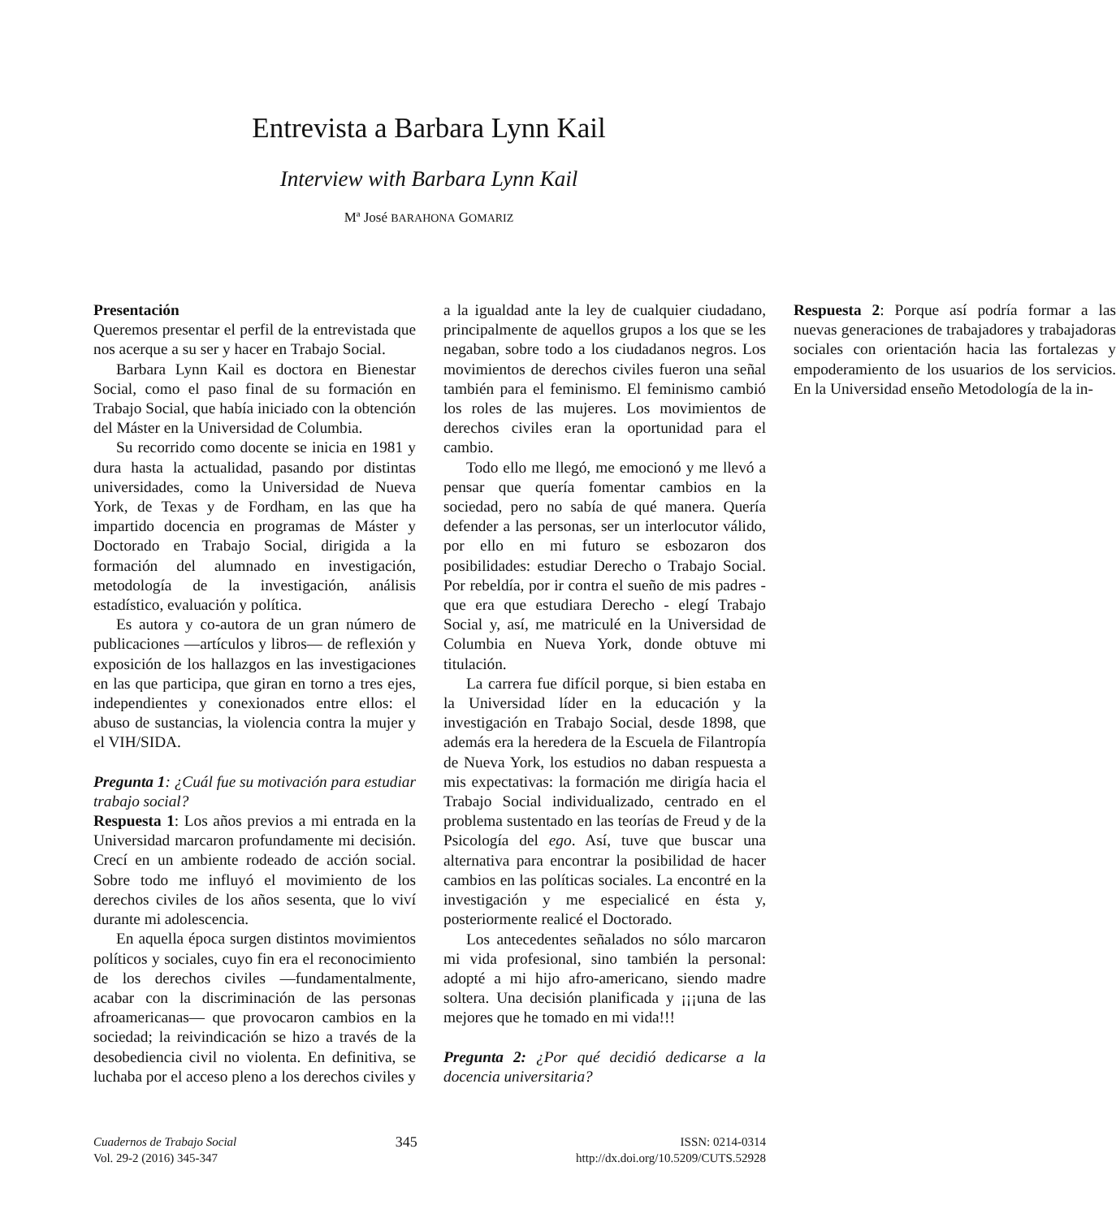Entrevista a Barbara Lynn Kail
Interview with Barbara Lynn Kail
Mª José BARAHONA GOMARIZ
Presentación
Queremos presentar el perfil de la entrevistada que nos acerque a su ser y hacer en Trabajo Social.
Barbara Lynn Kail es doctora en Bienestar Social, como el paso final de su formación en Trabajo Social, que había iniciado con la obtención del Máster en la Universidad de Columbia.
Su recorrido como docente se inicia en 1981 y dura hasta la actualidad, pasando por distintas universidades, como la Universidad de Nueva York, de Texas y de Fordham, en las que ha impartido docencia en programas de Máster y Doctorado en Trabajo Social, dirigida a la formación del alumnado en investigación, metodología de la investigación, análisis estadístico, evaluación y política.
Es autora y co-autora de un gran número de publicaciones —artículos y libros— de reflexión y exposición de los hallazgos en las investigaciones en las que participa, que giran en torno a tres ejes, independientes y conexionados entre ellos: el abuso de sustancias, la violencia contra la mujer y el VIH/SIDA.
Pregunta 1: ¿Cuál fue su motivación para estudiar trabajo social?
Respuesta 1: Los años previos a mi entrada en la Universidad marcaron profundamente mi decisión. Crecí en un ambiente rodeado de acción social. Sobre todo me influyó el movimiento de los derechos civiles de los años sesenta, que lo viví durante mi adolescencia.
En aquella época surgen distintos movimientos políticos y sociales, cuyo fin era el reconocimiento de los derechos civiles —fundamentalmente, acabar con la discriminación de las personas afroamericanas— que provocaron cambios en la sociedad; la reivindicación se hizo a través de la desobediencia civil no violenta. En definitiva, se luchaba por el acceso pleno a los derechos civiles y a la igualdad ante la ley de cualquier ciudadano, principalmente de aquellos grupos a los que se les negaban, sobre todo a los ciudadanos negros. Los movimientos de derechos civiles fueron una señal también para el feminismo. El feminismo cambió los roles de las mujeres. Los movimientos de derechos civiles eran la oportunidad para el cambio.
Todo ello me llegó, me emocionó y me llevó a pensar que quería fomentar cambios en la sociedad, pero no sabía de qué manera. Quería defender a las personas, ser un interlocutor válido, por ello en mi futuro se esbozaron dos posibilidades: estudiar Derecho o Trabajo Social. Por rebeldía, por ir contra el sueño de mis padres - que era que estudiara Derecho - elegí Trabajo Social y, así, me matriculé en la Universidad de Columbia en Nueva York, donde obtuve mi titulación.
La carrera fue difícil porque, si bien estaba en la Universidad líder en la educación y la investigación en Trabajo Social, desde 1898, que además era la heredera de la Escuela de Filantropía de Nueva York, los estudios no daban respuesta a mis expectativas: la formación me dirigía hacia el Trabajo Social individualizado, centrado en el problema sustentado en las teorías de Freud y de la Psicología del ego. Así, tuve que buscar una alternativa para encontrar la posibilidad de hacer cambios en las políticas sociales. La encontré en la investigación y me especialicé en ésta y, posteriormente realicé el Doctorado.
Los antecedentes señalados no sólo marcaron mi vida profesional, sino también la personal: adopté a mi hijo afro-americano, siendo madre soltera. Una decisión planificada y ¡¡¡una de las mejores que he tomado en mi vida!!!
Pregunta 2: ¿Por qué decidió dedicarse a la docencia universitaria?
Respuesta 2: Porque así podría formar a las nuevas generaciones de trabajadores y trabajadoras sociales con orientación hacia las fortalezas y empoderamiento de los usuarios de los servicios. En la Universidad enseño Metodología de la in-
Cuadernos de Trabajo Social
Vol. 29-2 (2016) 345-347
345
ISSN: 0214-0314
http://dx.doi.org/10.5209/CUTS.52928